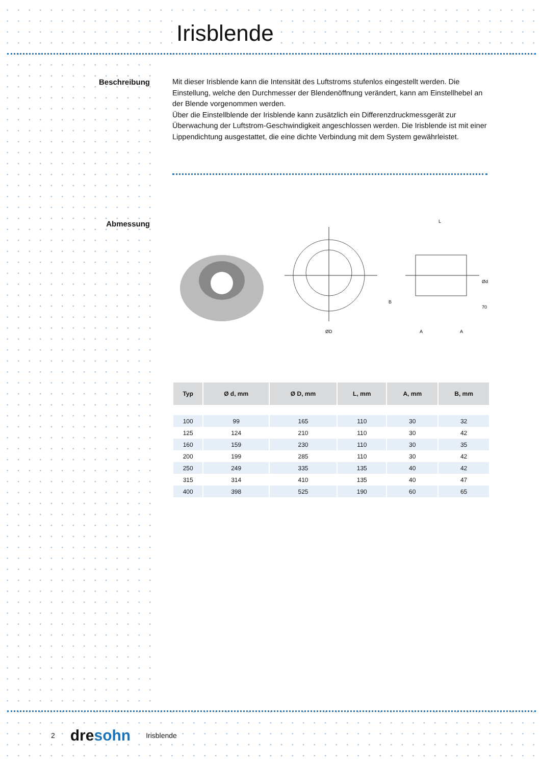Irisblende
Beschreibung
Mit dieser Irisblende kann die Intensität des Luftstroms stufenlos eingestellt werden. Die Einstellung, welche den Durchmesser der Blendenöffnung verändert, kann am Einstellhebel an der Blende vorgenommen werden.
Über die Einstellblende der Irisblende kann zusätzlich ein Differenzdruckmessgerät zur Überwachung der Luftstrom-Geschwindigkeit angeschlossen werden. Die Irisblende ist mit einer Lippendichtung ausgestattet, die eine dichte Verbindung mit dem System gewährleistet.
Abmessung
ØD
L
Ød
70
B
A
A
| Typ | Ø d, mm | Ø D, mm | L, mm | A, mm | B, mm |
| --- | --- | --- | --- | --- | --- |
| 100 | 99 | 165 | 110 | 30 | 32 |
| 125 | 124 | 210 | 110 | 30 | 42 |
| 160 | 159 | 230 | 110 | 30 | 35 |
| 200 | 199 | 285 | 110 | 30 | 42 |
| 250 | 249 | 335 | 135 | 40 | 42 |
| 315 | 314 | 410 | 135 | 40 | 47 |
| 400 | 398 | 525 | 190 | 60 | 65 |
2 dresohn Irisblende